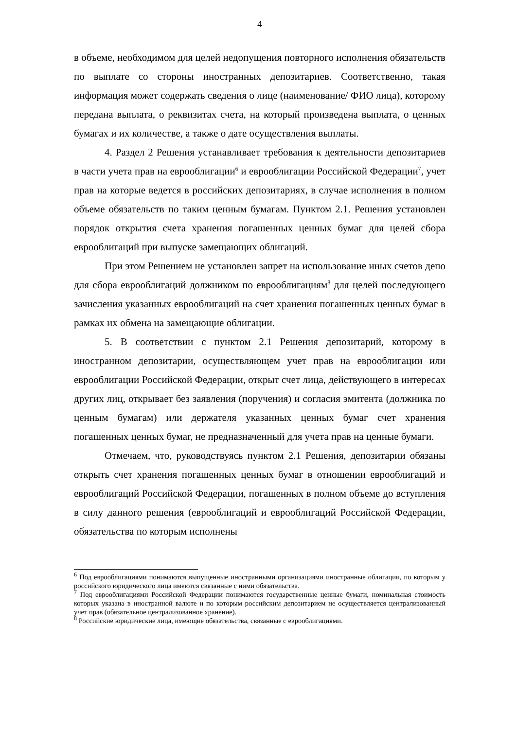4
в объеме, необходимом для целей недопущения повторного исполнения обязательств по выплате со стороны иностранных депозитариев. Соответственно, такая информация может содержать сведения о лице (наименование/ ФИО лица), которому передана выплата, о реквизитах счета, на который произведена выплата, о ценных бумагах и их количестве, а также о дате осуществления выплаты.
4. Раздел 2 Решения устанавливает требования к деятельности депозитариев в части учета прав на еврооблигации<sup>6</sup> и еврооблигации Российской Федерации<sup>7</sup>, учет прав на которые ведется в российских депозитариях, в случае исполнения в полном объеме обязательств по таким ценным бумагам. Пунктом 2.1. Решения установлен порядок открытия счета хранения погашенных ценных бумаг для целей сбора еврооблигаций при выпуске замещающих облигаций.
При этом Решением не установлен запрет на использование иных счетов депо для сбора еврооблигаций должником по еврооблигациям<sup>8</sup> для целей последующего зачисления указанных еврооблигаций на счет хранения погашенных ценных бумаг в рамках их обмена на замещающие облигации.
5. В соответствии с пунктом 2.1 Решения депозитарий, которому в иностранном депозитарии, осуществляющем учет прав на еврооблигации или еврооблигации Российской Федерации, открыт счет лица, действующего в интересах других лиц, открывает без заявления (поручения) и согласия эмитента (должника по ценным бумагам) или держателя указанных ценных бумаг счет хранения погашенных ценных бумаг, не предназначенный для учета прав на ценные бумаги.
Отмечаем, что, руководствуясь пунктом 2.1 Решения, депозитарии обязаны открыть счет хранения погашенных ценных бумаг в отношении еврооблигаций и еврооблигаций Российской Федерации, погашенных в полном объеме до вступления в силу данного решения (еврооблигаций и еврооблигаций Российской Федерации, обязательства по которым исполнены
<sup>6</sup> Под еврооблигациями понимаются выпущенные иностранными организациями иностранные облигации, по которым у российского юридического лица имеются связанные с ними обязательства.
<sup>7</sup> Под еврооблигациями Российской Федерации понимаются государственные ценные бумаги, номинальная стоимость которых указана в иностранной валюте и по которым российским депозитарием не осуществляется централизованный учет прав (обязательное централизованное хранение).
<sup>8</sup> Российские юридические лица, имеющие обязательства, связанные с еврооблигациями.